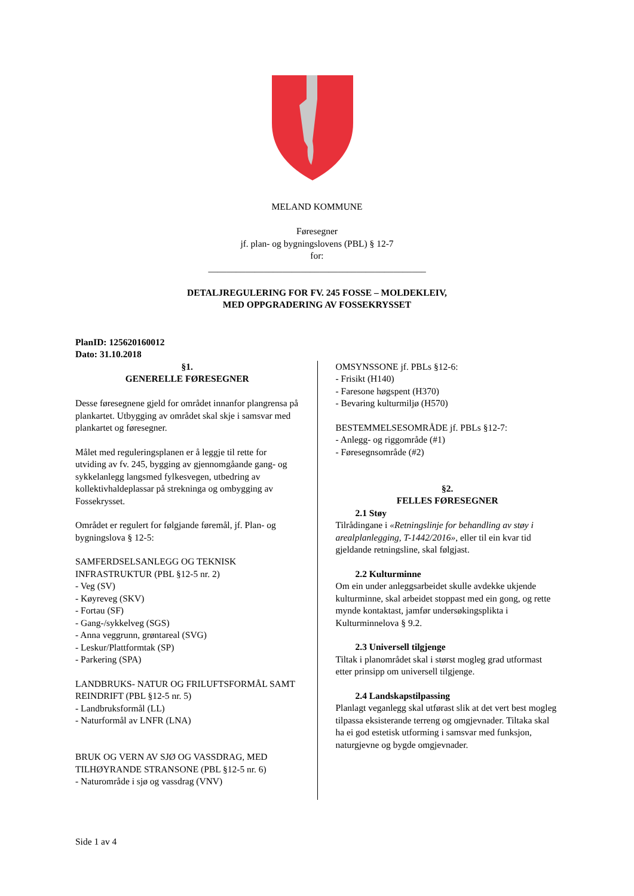MELAND KOMMUNE
Føresegner
jf. plan- og bygningslovens (PBL) § 12-7
for:
_______________________________________________
DETALJREGULERING FOR FV. 245 FOSSE – MOLDEKLEIV,
MED OPPGRADERING AV FOSSEKRYSSET
PlanID: 125620160012
Dato: 31.10.2018
§1.
GENERELLE FØRESEGNER
Desse føresegnene gjeld for området innanfor plangrensa på plankartet. Utbygging av området skal skje i samsvar med plankartet og føresegner.
Målet med reguleringsplanen er å leggje til rette for utviding av fv. 245, bygging av gjennomgåande gang- og sykkelanlegg langsmed fylkesvegen, utbedring av kollektivhaldeplassar på strekninga og ombygging av Fossekrysset.
Området er regulert for følgjande føremål, jf. Plan- og bygningslova § 12-5:
SAMFERDSELSANLEGG OG TEKNISK INFRASTRUKTUR (PBL §12-5 nr. 2)
- Veg (SV)
- Køyreveg (SKV)
- Fortau (SF)
- Gang-/sykkelveg (SGS)
- Anna veggrunn, grøntareal (SVG)
- Leskur/Plattformtak (SP)
- Parkering (SPA)
LANDBRUKS- NATUR OG FRILUFTSFORMÅL SAMT REINDRIFT (PBL §12-5 nr. 5)
- Landbruksformål (LL)
- Naturformål av LNFR (LNA)
BRUK OG VERN AV SJØ OG VASSDRAG, MED TILHØYRANDE STRANSONE (PBL §12-5 nr. 6)
- Naturområde i sjø og vassdrag (VNV)
OMSYNSSONE jf. PBLs §12-6:
- Frisikt (H140)
- Faresone høgspent (H370)
- Bevaring kulturmiljø (H570)
BESTEMMELSESOMRÅDE jf. PBLs §12-7:
- Anlegg- og riggområde (#1)
- Føresegnsområde (#2)
§2.
FELLES FØRESEGNER
2.1 Støy
Tilrådingane i «Retningslinje for behandling av støy i arealplanlegging, T-1442/2016», eller til ein kvar tid gjeldande retningsline, skal følgjast.
2.2 Kulturminne
Om ein under anleggsarbeidet skulle avdekke ukjende kulturminne, skal arbeidet stoppast med ein gong, og rette mynde kontaktast, jamfør undersøkingsplikta i Kulturminnelova § 9.2.
2.3 Universell tilgjenge
Tiltak i planområdet skal i størst mogleg grad utformast etter prinsipp om universell tilgjenge.
2.4 Landskapstilpassing
Planlagt veganlegg skal utførast slik at det vert best mogleg tilpassa eksisterande terreng og omgjevnader. Tiltaka skal ha ei god estetisk utforming i samsvar med funksjon, naturgjevne og bygde omgjevnader.
Side 1 av 4